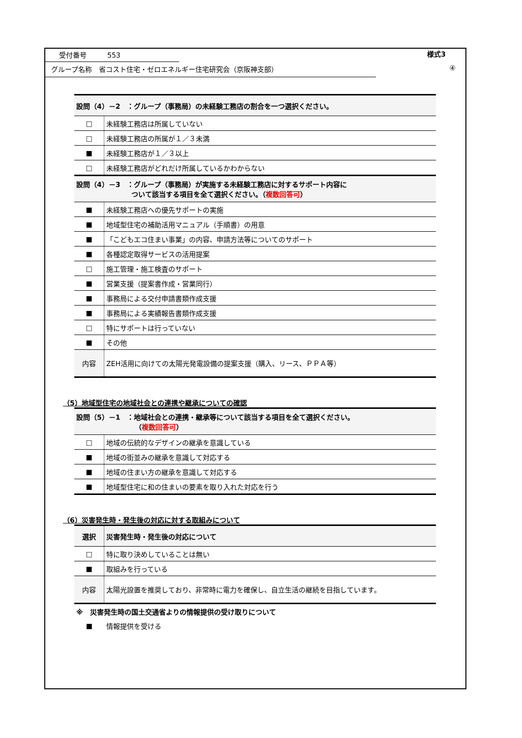受付番号　　　553 様式3
グループ名称　省コスト住宅・ゼロエネルギー住宅研究会（京阪神支部） ④
| 設問（4）－2 ：グループ（事務局）の未経験工務店の割合を一つ選択ください。 | |
| □ | 未経験工務店は所属していない |
| □ | 未経験工務店の所属が１／３未満 |
| ■ | 未経験工務店が１／３以上 |
| □ | 未経験工務店がどれだけ所属しているかわからない |
| 設問（4）－3 ：グループ（事務局）が実施する未経験工務店に対するサポート内容に ついて該当する項目を全て選択ください。（ 複数回答可 ） | |
| ■ | 未経験工務店への優先サポートの実施 |
| ■ | 地域型住宅の補助活用マニュアル（手順書）の用意 |
| ■ | 「こどもエコ住まい事業」の内容、申請方法等についてのサポート |
| ■ | 各種認定取得サービスの活用提案 |
| □ | 施工管理・施工検査のサポート |
| ■ | 営業支援（提案書作成・営業同行） |
| ■ | 事務局による交付申請書類作成支援 |
| ■ | 事務局による実績報告書類作成支援 |
| □ | 特にサポートは行っていない |
| ■ | その他 |
| 内容 | ZEH活用に向けての太陽光発電設備の提案支援（購入、リース、ＰＰＡ等） |
（5）地域型住宅の地域社会との連携や継承についての確認
| 設問（5）－1 ：地域社会との連携・継承等について該当する項目を全て選択ください。 （ 複数回答可 ） | |
| □ | 地域の伝統的なデザインの継承を意識している |
| ■ | 地域の街並みの継承を意識して対応する |
| ■ | 地域の住まい方の継承を意識して対応する |
| ■ | 地域型住宅に和の住まいの要素を取り入れた対応を行う |
（6）災害発生時・発生後の対応に対する取組みについて
| 選択 | 災害発生時・発生後の対応について |
| □ | 特に取り決めしていることは無い |
| ■ | 取組みを行っている |
| 内容 | 太陽光設置を推奨しており、非常時に電力を確保し、自立生活の継続を目指しています。 |
| ※ 災害発生時の国土交通省よりの情報提供の受け取りについて | |
| ■ | 情報提供を受ける |